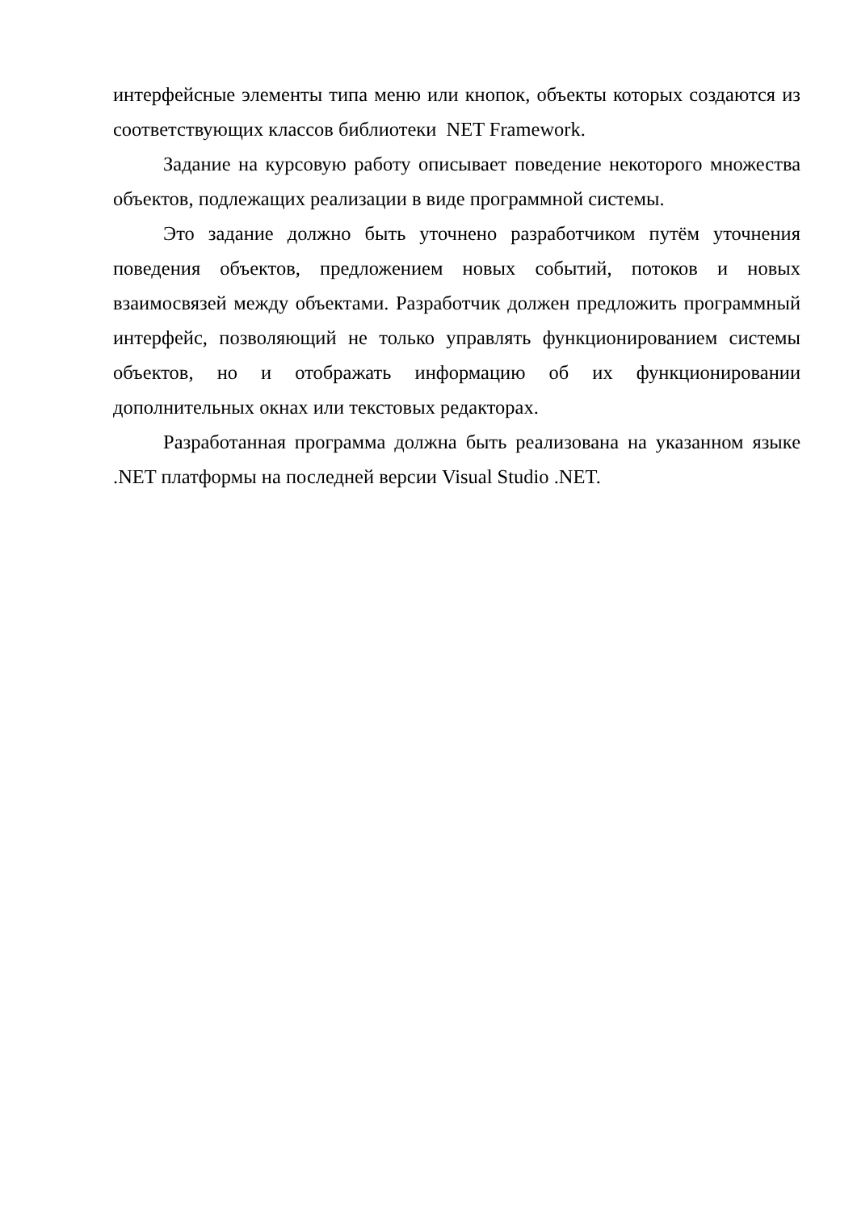интерфейсные элементы типа меню или кнопок, объекты которых создаются из соответствующих классов библиотеки NET Framework.
Задание на курсовую работу описывает поведение некоторого множества объектов, подлежащих реализации в виде программной системы.
Это задание должно быть уточнено разработчиком путём уточнения поведения объектов, предложением новых событий, потоков и новых взаимосвязей между объектами. Разработчик должен предложить программный интерфейс, позволяющий не только управлять функционированием системы объектов, но и отображать информацию об их функционировании дополнительных окнах или текстовых редакторах.
Разработанная программа должна быть реализована на указанном языке .NET платформы на последней версии Visual Studio .NET.